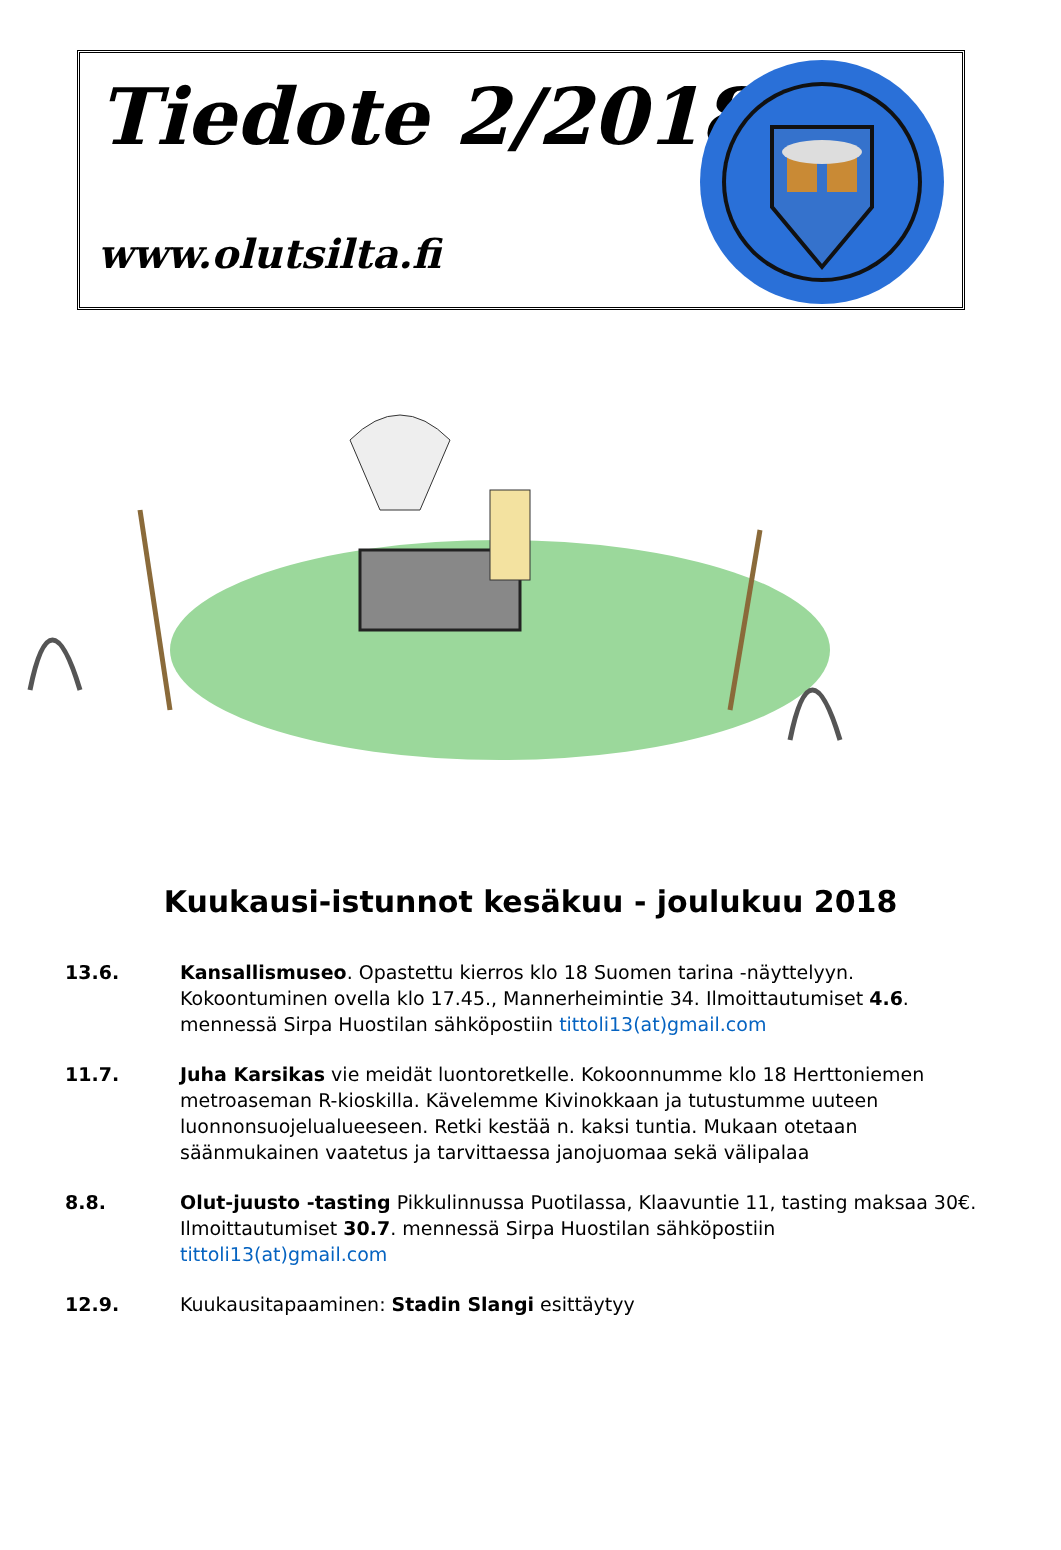Tiedote 2/2018
www.olutsilta.fi
Kuukausi-istunnot kesäkuu - joulukuu 2018
13.6. Kansallismuseo. Opastettu kierros klo 18 Suomen tarina -näyttelyyn. Kokoontuminen ovella klo 17.45., Mannerheimintie 34. Ilmoittautumiset 4.6. mennessä Sirpa Huostilan sähköpostiin tittoli13(at)gmail.com
11.7. Juha Karsikas vie meidät luontoretkelle. Kokoonnumme klo 18 Herttoniemen metroaseman R-kioskilla. Kävelemme Kivinokkaan ja tutustumme uuteen luonnonsuojelualueeseen. Retki kestää n. kaksi tuntia. Mukaan otetaan säänmukainen vaatetus ja tarvittaessa janojuomaa sekä välipalaa
8.8. Olut-juusto -tasting Pikkulinnussa Puotilassa, Klaavuntie 11, tasting maksaa 30€. Ilmoittautumiset 30.7. mennessä Sirpa Huostilan sähköpostiin tittoli13(at)gmail.com
12.9. Kuukausitapaaminen: Stadin Slangi esittäytyy